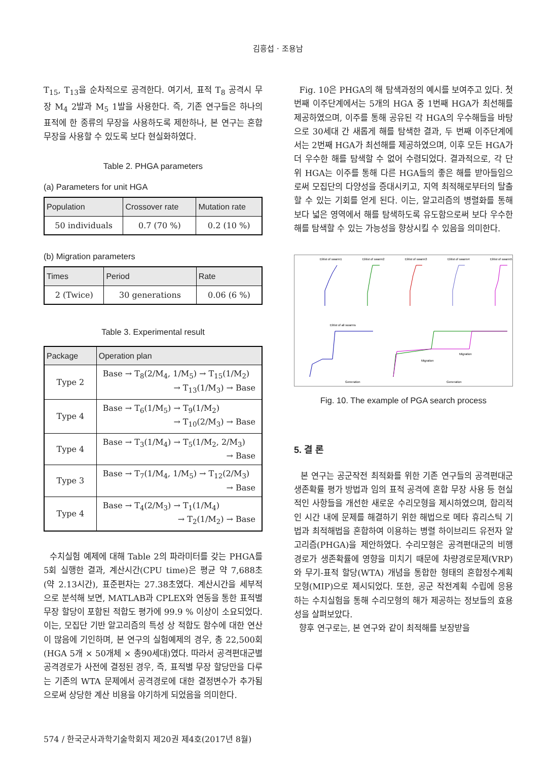김흥섭 · 조용남
T<sub>15</sub>, T<sub>13</sub>을 순차적으로 공격한다. 여기서, 표적 T<sub>8</sub> 공격시 무장 M<sub>4</sub> 2발과 M<sub>5</sub> 1발을 사용한다. 즉, 기존 연구들은 하나의 표적에 한 종류의 무장을 사용하도록 제한하나, 본 연구는 혼합 무장을 사용할 수 있도록 보다 현실화하였다.
Table 2. PHGA parameters
(a) Parameters for unit HGA
| Population | Crossover rate | Mutation rate |
| --- | --- | --- |
| 50 individuals | 0.7 (70 %) | 0.2 (10 %) |
(b) Migration parameters
| Times | Period | Rate |
| --- | --- | --- |
| 2 (Twice) | 30 generations | 0.06 (6 %) |
Table 3. Experimental result
| Package | Operation plan |
| --- | --- |
| Type 2 | Base → T<sub>8</sub>(2/M<sub>4</sub>, 1/M<sub>5</sub>) → T<sub>15</sub>(1/M<sub>2</sub>) → T<sub>13</sub>(1/M<sub>3</sub>) → Base |
| Type 4 | Base → T<sub>6</sub>(1/M<sub>5</sub>) → T<sub>9</sub>(1/M<sub>2</sub>) → T<sub>10</sub>(2/M<sub>3</sub>) → Base |
| Type 4 | Base → T<sub>3</sub>(1/M<sub>4</sub>) → T<sub>5</sub>(1/M<sub>2</sub>, 2/M<sub>3</sub>) → Base |
| Type 3 | Base → T<sub>7</sub>(1/M<sub>4</sub>, 1/M<sub>5</sub>) → T<sub>12</sub>(2/M<sub>3</sub>) → Base |
| Type 4 | Base → T<sub>4</sub>(2/M<sub>3</sub>) → T<sub>1</sub>(1/M<sub>4</sub>) → T<sub>2</sub>(1/M<sub>2</sub>) → Base |
수치실험 예제에 대해 Table 2의 파라미터를 갖는 PHGA를 5회 실행한 결과, 계산시간(CPU time)은 평균 약 7,688초(약 2.13시간), 표준편차는 27.38초였다. 계산시간을 세부적으로 분석해 보면, MATLAB과 CPLEX와 연동을 통한 표적별 무장 할당이 포함된 적합도 평가에 99.9 % 이상이 소요되었다. 이는, 모집단 기반 알고리즘의 특성 상 적합도 함수에 대한 연산이 많음에 기인하며, 본 연구의 실험예제의 경우, 총 22,500회(HGA 5개 × 50개체 × 총90세대)였다. 따라서 공격편대군별 공격경로가 사전에 결정된 경우, 즉, 표적별 무장 할당만을 다루는 기존의 WTA 문제에서 공격경로에 대한 결정변수가 추가됨으로써 상당한 계산 비용을 야기하게 되었음을 의미한다.
Fig. 10은 PHGA의 해 탐색과정의 예시를 보여주고 있다. 첫 번째 이주단계에서는 5개의 HGA 중 1번째 HGA가 최선해를 제공하였으며, 이주를 통해 공유된 각 HGA의 우수해들을 바탕으로 30세대 간 새롭게 해를 탐색한 결과, 두 번째 이주단계에서는 2번째 HGA가 최선해를 제공하였으며, 이후 모든 HGA가 더 우수한 해를 탐색할 수 없어 수렴되었다. 결과적으로, 각 단위 HGA는 이주를 통해 다른 HGA들의 좋은 해를 받아들임으로써 모집단의 다양성을 증대시키고, 지역 최적해로부터의 탈출할 수 있는 기회를 얻게 된다. 이는, 알고리즘의 병렬화를 통해 보다 넓은 영역에서 해를 탐색하도록 유도함으로써 보다 우수한 해를 탐색할 수 있는 가능성을 향상시킬 수 있음을 의미한다.
Elitist of swarm1
Elitist of swarm2
Elitist of swarm3
Elitist of swarm4
Elitist of swarm5
Elitist of all swarms
Migration
Migration
Generation
Generation
Fig. 10. The example of PGA search process
5. 결 론
본 연구는 공군작전 최적화를 위한 기존 연구들의 공격편대군 생존확률 평가 방법과 임의 표적 공격에 혼합 무장 사용 등 현실적인 사항들을 개선한 새로운 수리모형을 제시하였으며, 합리적인 시간 내에 문제를 해결하기 위한 해법으로 메타 휴리스틱 기법과 최적해법을 혼합하여 이용하는 병렬 하이브리드 유전자 알고리즘(PHGA)을 제안하였다. 수리모형은 공격편대군의 비행경로가 생존확률에 영향을 미치기 때문에 차량경로문제(VRP)와 무기-표적 할당(WTA) 개념을 통합한 형태의 혼합정수계획모형(MIP)으로 제시되었다. 또한, 공군 작전계획 수립에 응용하는 수치실험을 통해 수리모형의 해가 제공하는 정보들의 효용성을 살펴보았다.
향후 연구로는, 본 연구와 같이 최적해를 보장받을
574 / 한국군사과학기술학회지 제20권 제4호(2017년 8월)